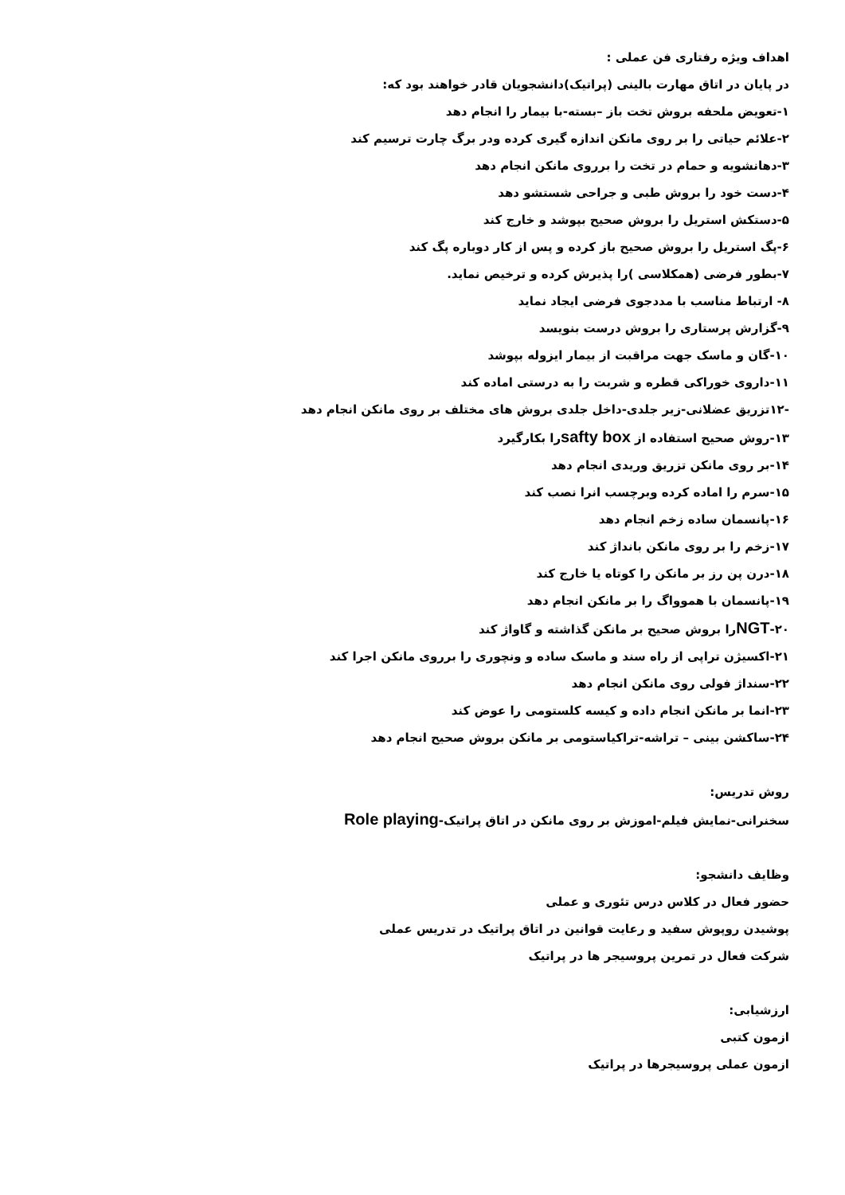اهداف ویژه رفتاری فن عملی :
در پایان در اتاق مهارت بالینی (پراتیک)دانشجویان قادر خواهند بود که:
۱-تعویض ملحفه بروش تخت باز –بسته-با بیمار را انجام دهد
۲-علائم حیاتی را بر روی مانکن اندازه گیری کرده ودر برگ چارت ترسیم کند
۳-دهانشویه و حمام در تخت را برروی مانکن انجام دهد
۴-دست خود را بروش طبی و جراحی شستشو دهد
۵-دستکش استریل را بروش صحیح بپوشد و خارج کند
۶-پگ استریل را بروش صحیح باز کرده و پس از کار دوباره پگ کند
۷-بطور فرضی (همکلاسی )را پذیرش کرده و ترخیص نماید.
۸- ارتباط مناسب با مددجوی فرضی ایجاد نماید
۹-گزارش پرستاری را بروش درست بنویسد
۱۰-گان و ماسک جهت مراقبت از بیمار ایزوله بپوشد
۱۱-داروی خوراکی قطره و شربت را به درستی اماده کند
-۱۲تزریق عضلانی-زیر جلدی-داخل جلدی بروش های مختلف بر روی مانکن انجام دهد
۱۳-روش صحیح استفاده از safty boxرا بکارگیرد
۱۴-بر روی مانکن تزریق وریدی انجام دهد
۱۵-سرم را اماده کرده وبرچسب انرا نصب کند
۱۶-پانسمان ساده زخم انجام دهد
۱۷-زخم را بر روی مانکن بانداژ کند
۱۸-درن پن رز بر مانکن را کوتاه یا خارج کند
۱۹-پانسمان با هموواگ را بر مانکن انجام دهد
۲۰-NGTرا بروش صحیح بر مانکن گذاشته و گاواژ کند
۲۱-اکسیژن تراپی از راه سند و ماسک ساده و ونچوری را برروی مانکن اجرا کند
۲۲-سنداژ فولی روی مانکن انجام دهد
۲۳-انما بر مانکن انجام داده و کیسه کلستومی را عوض کند
۲۴-ساکشن بینی – تراشه-تراکیاستومی بر مانکن بروش صحیح انجام دهد
روش تدریس:
سخنرانی-نمایش فیلم-اموزش بر روی مانکن در اتاق پراتیک-Role playing
وظایف دانشجو:
حضور فعال در کلاس درس تئوری و عملی
پوشیدن روپوش سفید و رعایت قوانین در اتاق پراتیک در تدریس عملی
شرکت فعال در تمرین پروسیجر ها در پراتیک
ارزشیابی:
ازمون کتبی
ازمون عملی پروسیجرها در پراتیک